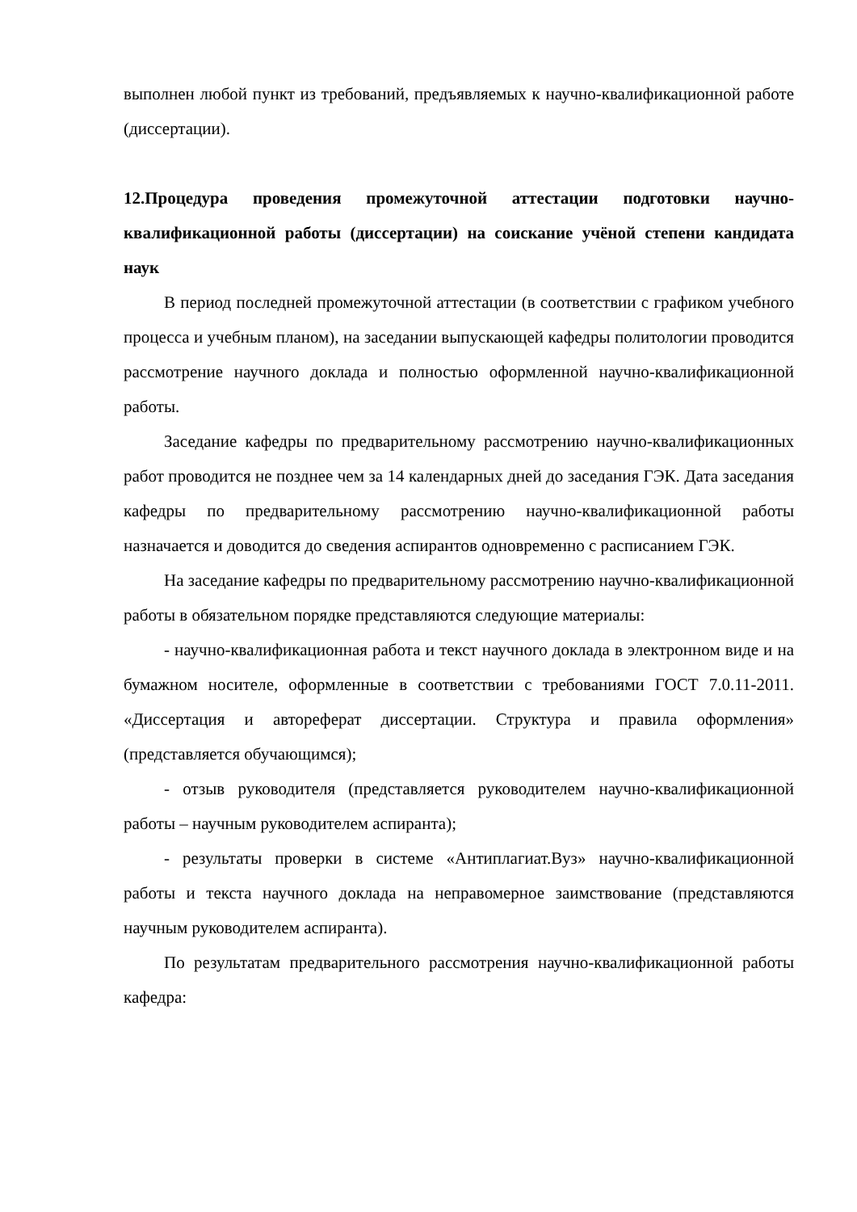выполнен любой пункт из требований, предъявляемых к научно-квалификационной работе (диссертации).
12.Процедура проведения промежуточной аттестации подготовки научно-квалификационной работы (диссертации) на соискание учёной степени кандидата наук
В период последней промежуточной аттестации (в соответствии с графиком учебного процесса и учебным планом), на заседании выпускающей кафедры политологии проводится рассмотрение научного доклада и полностью оформленной научно-квалификационной работы.
Заседание кафедры по предварительному рассмотрению научно-квалификационных работ проводится не позднее чем за 14 календарных дней до заседания ГЭК. Дата заседания кафедры по предварительному рассмотрению научно-квалификационной работы назначается и доводится до сведения аспирантов одновременно с расписанием ГЭК.
На заседание кафедры по предварительному рассмотрению научно-квалификационной работы в обязательном порядке представляются следующие материалы:
- научно-квалификационная работа и текст научного доклада в электронном виде и на бумажном носителе, оформленные в соответствии с требованиями ГОСТ 7.0.11-2011. «Диссертация и автореферат диссертации. Структура и правила оформления» (представляется обучающимся);
- отзыв руководителя (представляется руководителем научно-квалификационной работы – научным руководителем аспиранта);
- результаты проверки в системе «Антиплагиат.Вуз» научно-квалификационной работы и текста научного доклада на неправомерное заимствование (представляются научным руководителем аспиранта).
По результатам предварительного рассмотрения научно-квалификационной работы кафедра: